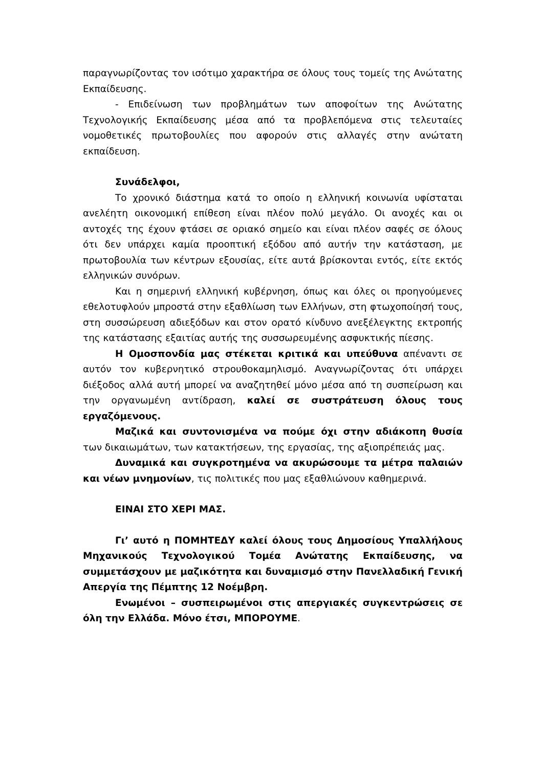παραγνωρίζοντας τον ισότιμο χαρακτήρα σε όλους τους τομείς της Ανώτατης Εκπαίδευσης.
- Επιδείνωση των προβλημάτων των αποφοίτων της Ανώτατης Τεχνολογικής Εκπαίδευσης μέσα από τα προβλεπόμενα στις τελευταίες νομοθετικές πρωτοβουλίες που αφορούν στις αλλαγές στην ανώτατη εκπαίδευση.
Συνάδελφοι,
Το χρονικό διάστημα κατά το οποίο η ελληνική κοινωνία υφίσταται ανελέητη οικονομική επίθεση είναι πλέον πολύ μεγάλο. Οι ανοχές και οι αντοχές της έχουν φτάσει σε οριακό σημείο και είναι πλέον σαφές σε όλους ότι δεν υπάρχει καμία προοπτική εξόδου από αυτήν την κατάσταση, με πρωτοβουλία των κέντρων εξουσίας, είτε αυτά βρίσκονται εντός, είτε εκτός ελληνικών συνόρων.
Και η σημερινή ελληνική κυβέρνηση, όπως και όλες οι προηγούμενες εθελοτυφλούν μπροστά στην εξαθλίωση των Ελλήνων, στη φτωχοποίησή τους, στη συσσώρευση αδιεξόδων και στον ορατό κίνδυνο ανεξέλεγκτης εκτροπής της κατάστασης εξαιτίας αυτής της συσσωρευμένης ασφυκτικής πίεσης.
Η Ομοσπονδία μας στέκεται κριτικά και υπεύθυνα απέναντι σε αυτόν τον κυβερνητικό στρουθοκαμηλισμό. Αναγνωρίζοντας ότι υπάρχει διέξοδος αλλά αυτή μπορεί να αναζητηθεί μόνο μέσα από τη συσπείρωση και την οργανωμένη αντίδραση, καλεί σε συστράτευση όλους τους εργαζόμενους.
Μαζικά και συντονισμένα να πούμε όχι στην αδιάκοπη θυσία των δικαιωμάτων, των κατακτήσεων, της εργασίας, της αξιοπρέπειάς μας.
Δυναμικά και συγκροτημένα να ακυρώσουμε τα μέτρα παλαιών και νέων μνημονίων, τις πολιτικές που μας εξαθλιώνουν καθημερινά.
ΕΙΝΑΙ ΣΤΟ ΧΕΡΙ ΜΑΣ.
Γι’ αυτό η ΠΟΜΗΤΕΔΥ καλεί όλους τους Δημοσίους Υπαλλήλους Μηχανικούς Τεχνολογικού Τομέα Ανώτατης Εκπαίδευσης, να συμμετάσχουν με μαζικότητα και δυναμισμό στην Πανελλαδική Γενική Απεργία της Πέμπτης 12 Νοέμβρη.
Ενωμένοι – συσπειρωμένοι στις απεργιακές συγκεντρώσεις σε όλη την Ελλάδα. Μόνο έτσι, ΜΠΟΡΟΥΜΕ.